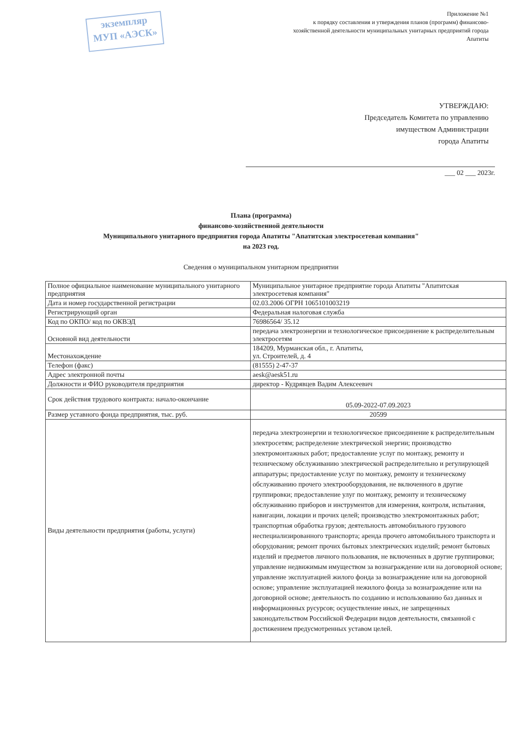экземпляр
МУП «АЭСК»
Приложение №1
к порядку составления и утверждения планов (программ) финансово-
хозяйственной деятельности муниципальных унитарных предприятий города
Апатиты
УТВЕРЖДАЮ:
Председатель Комитета по управлению
имуществом Администрации
города Апатиты
___ 02 ___ 2023г.
Плана (программа)
финансово-хозяйственной деятельности
Муниципального унитарного предприятия города Апатиты "Апатитская электросетевая компания"
на 2023 год.
Сведения о муниципальном унитарном предприятии
| Полное официальное наименование муниципального унитарного предприятия | Муниципальное унитарное предприятие города Апатиты "Апатитская электросетевая компания" |
| Дата и номер государственной регистрации | 02.03.2006 ОГРН 1065101003219 |
| Регистрирующий орган | Федеральная налоговая служба |
| Код по ОКПО/ код по ОКВЭД | 76986564/ 35.12 |
| Основной вид деятельности | передача электроэнергии и технологическое присоединение к распределительным электросетям |
| Местонахождение | 184209, Мурманская обл., г. Апатиты, ул. Строителей, д. 4 |
| Телефон (факс) | (81555) 2-47-37 |
| Адрес электронной почты | aesk@aesk51.ru |
| Должности и ФИО руководителя предприятия | директор - Кудрявцев Вадим Алексеевич |
| Срок действия трудового контракта: начало-окончание | 05.09-2022-07.09.2023 |
| Размер уставного фонда предприятия, тыс. руб. | 20599 |
| Виды деятельности предприятия (работы, услуги) | передача электроэнергии и технологическое присоединение к распределительным электросетям; распределение электрической энергии; производство электромонтажных работ; предоставление услуг по монтажу, ремонту и техническому обслуживанию электрической распределительно и регулирующей аппаратуры; предоставление услуг по монтажу, ремонту и техническому обслуживанию прочего электрооборудования, не включенного в другие группировки; предоставление улуг по монтажу, ремонту и техническому обслуживанию приборов и инструментов для измерения, контроля, испытания, навигации, локации и прочих целей; производство электромонтажных работ; транспортная обработка грузов; деятельность автомобильного грузового неспециализированного транспорта; аренда прочего автомобильного транспорта и оборудования; ремонт прочих бытовых электрических изделий; ремонт бытовых изделий и предметов личного пользования, не включенных в другие группировки; управление недвижимым имуществом за вознаграждение или на договорной основе; управление эксплуатацией жилого фонда за вознаграждение или на договорной основе; управление эксплуатацией нежилого фонда за вознаграждение или на договорной основе; деятельность по созданию и использованию баз данных и информационных русурсов; осуществление иных, не запрещенных законодательством Российской Федерации видов деятельности, связанной с достижением предусмотренных уставом целей. |